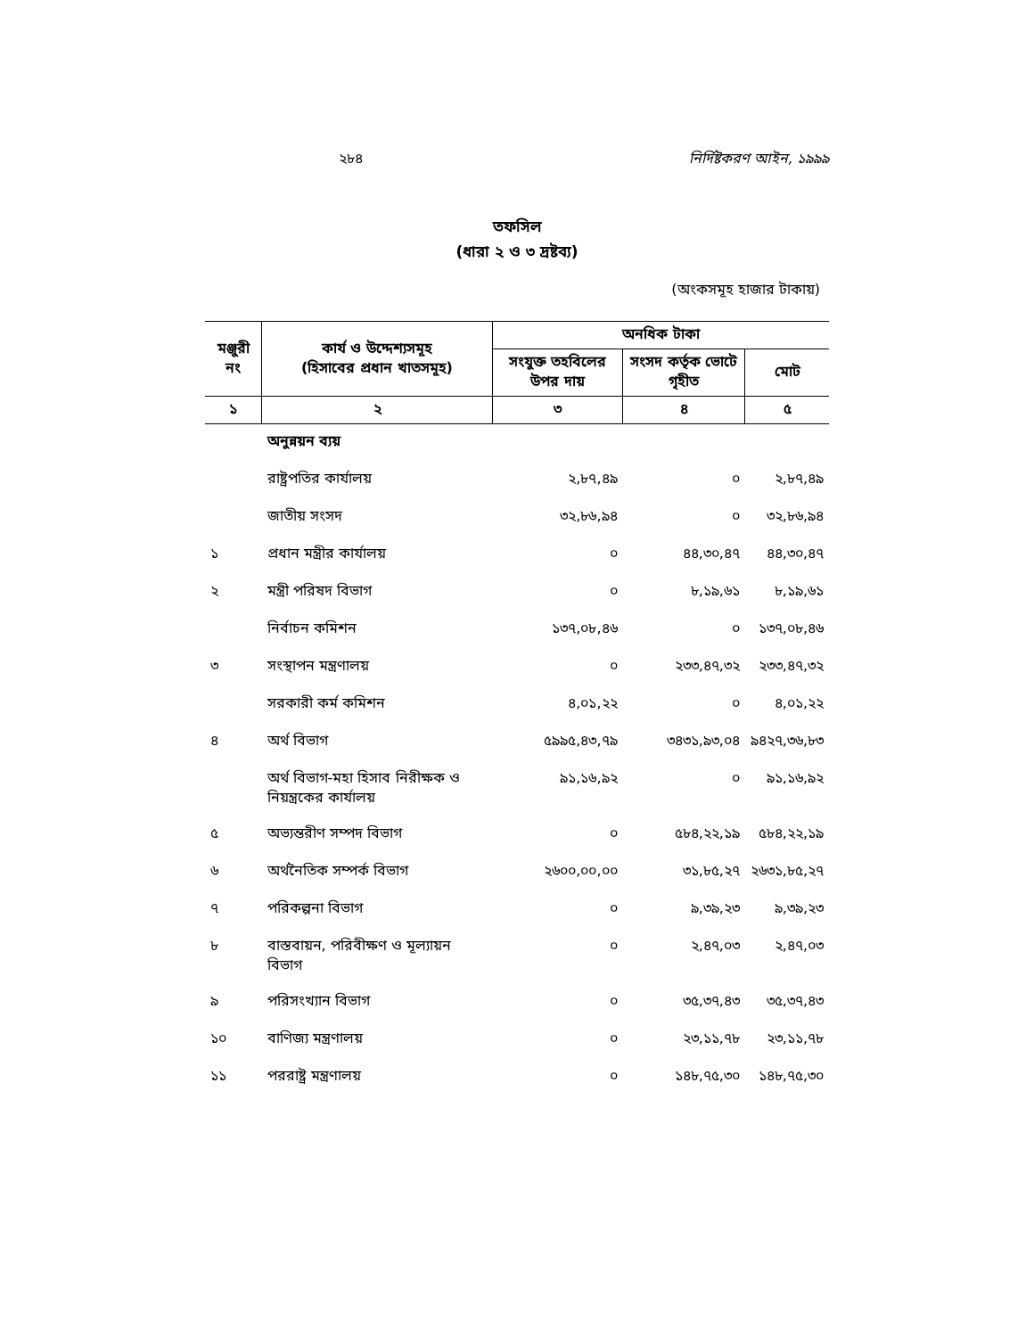২৮৪ নির্দিষ্টকরণ আইন, ১৯৯৯
তফসিল
(ধারা ২ ও ৩ দ্রষ্টব্য)
(অংকসমূহ হাজার টাকায়)
| মঞ্জুরী নং | কার্য ও উদ্দেশ্যসমূহ (হিসাবের প্রধান খাতসমূহ) | অনধিক টাকা | | |
| --- | --- | --- | --- | --- |
| | | সংযুক্ত তহবিলের উপর দায় | সংসদ কর্তৃক ভোটে গৃহীত | মোট |
| ১ | ২ | ৩ | ৪ | ৫ |
| | অনুন্নয়ন ব্যয় | | | |
| | রাষ্ট্রপতির কার্যালয় | ২,৮৭,৪৯ | ০ | ২,৮৭,৪৯ |
| | জাতীয় সংসদ | ৩২,৮৬,৯৪ | ০ | ৩২,৮৬,৯৪ |
| ১ | প্রধান মন্ত্রীর কার্যালয় | ০ | ৪৪,৩০,৪৭ | ৪৪,৩০,৪৭ |
| ২ | মন্ত্রী পরিষদ বিভাগ | ০ | ৮,১৯,৬১ | ৮,১৯,৬১ |
| | নির্বাচন কমিশন | ১৩৭,০৮,৪৬ | ০ | ১৩৭,০৮,৪৬ |
| ৩ | সংস্থাপন মন্ত্রণালয় | ০ | ২৩৩,৪৭,৩২ | ২৩৩,৪৭,৩২ |
| | সরকারী কর্ম কমিশন | ৪,০১,২২ | ০ | ৪,০১,২২ |
| ৪ | অর্থ বিভাগ | ৫৯৯৫,৪৩,৭৯ | ৩৪৩১,৯৩,০৪ | ৯৪২৭,৩৬,৮৩ |
| | অর্থ বিভাগ-মহা হিসাব নিরীক্ষক ও নিয়ন্ত্রকের কার্যালয় | ৯১,১৬,৯২ | ০ | ৯১,১৬,৯২ |
| ৫ | অভ্যন্তরীণ সম্পদ বিভাগ | ০ | ৫৮৪,২২,১৯ | ৫৮৪,২২,১৯ |
| ৬ | অর্থনৈতিক সম্পর্ক বিভাগ | ২৬০০,০০,০০ | ৩১,৮৫,২৭ | ২৬৩১,৮৫,২৭ |
| ৭ | পরিকল্পনা বিভাগ | ০ | ৯,৩৯,২৩ | ৯,৩৯,২৩ |
| ৮ | বাস্তবায়ন, পরিবীক্ষণ ও মূল্যায়ন বিভাগ | ০ | ২,৪৭,০৩ | ২,৪৭,০৩ |
| ৯ | পরিসংখ্যান বিভাগ | ০ | ৩৫,৩৭,৪৩ | ৩৫,৩৭,৪৩ |
| ১০ | বাণিজ্য মন্ত্রণালয় | ০ | ২৩,১১,৭৮ | ২৩,১১,৭৮ |
| ১১ | পররাষ্ট্র মন্ত্রণালয় | ০ | ১৪৮,৭৫,৩০ | ১৪৮,৭৫,৩০ |